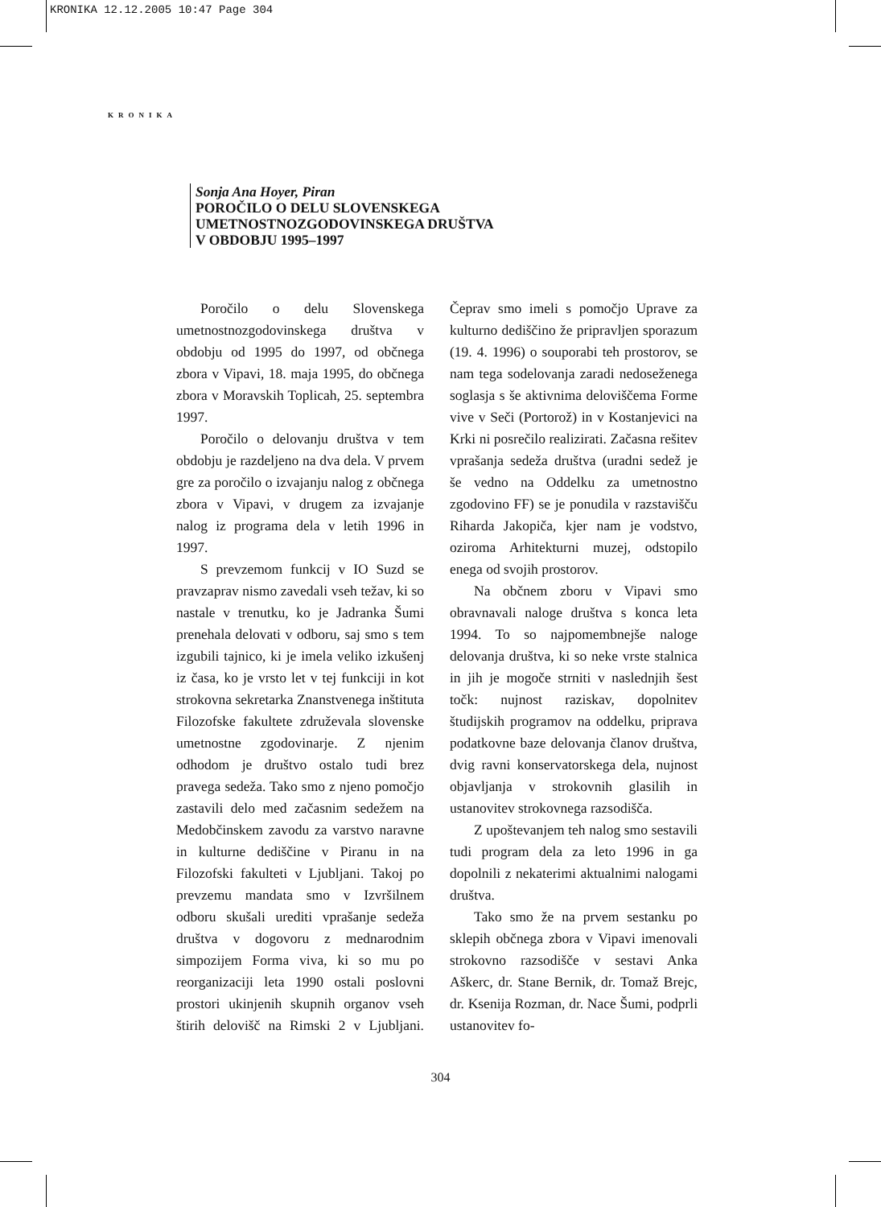KRONIKA 12.12.2005 10:47 Page 304
KRONIKA
Sonja Ana Hoyer, Piran
POROČILO O DELU SLOVENSKEGA
UMETNOSTNOZGODOVINSKEGA DRUŠTVA
V OBDOBJU 1995–1997
Poročilo o delu Slovenskega umetnostnozgodovinskega društva v obdobju od 1995 do 1997, od občnega zbora v Vipavi, 18. maja 1995, do občnega zbora v Moravskih Toplicah, 25. septembra 1997.
Poročilo o delovanju društva v tem obdobju je razdeljeno na dva dela. V prvem gre za poročilo o izvajanju nalog z občnega zbora v Vipavi, v drugem za izvajanje nalog iz programa dela v letih 1996 in 1997.
S prevzemom funkcij v IO Suzd se pravzaprav nismo zavedali vseh težav, ki so nastale v trenutku, ko je Jadranka Šumi prenehala delovati v odboru, saj smo s tem izgubili tajnico, ki je imela veliko izkušenj iz časa, ko je vrsto let v tej funkciji in kot strokovna sekretarka Znanstvenega inštituta Filozofske fakultete združevala slovenske umetnostne zgodovinarje. Z njenim odhodom je društvo ostalo tudi brez pravega sedeža. Tako smo z njeno pomočjo zastavili delo med začasnim sedežem na Medobčinskem zavodu za varstvo naravne in kulturne dediščine v Piranu in na Filozofski fakulteti v Ljubljani. Takoj po prevzemu mandata smo v Izvršilnem odboru skušali urediti vprašanje sedeža društva v dogovoru z mednarodnim simpozijem Forma viva, ki so mu po reorganizaciji leta 1990 ostali poslovni prostori ukinjenih skupnih organov vseh štirih delovišč na Rimski 2 v Ljubljani. Čeprav smo imeli s pomočjo Uprave za kulturno dediščino že pripravljen sporazum (19. 4. 1996) o souporabi teh prostorov, se nam tega sodelovanja zaradi nedoseženega soglasja s še aktivnima deloviščema Forme vive v Seči (Portorož) in v Kostanjevici na Krki ni posrečilo realizirati. Začasna rešitev vprašanja sedeža društva (uradni sedež je še vedno na Oddelku za umetnostno zgodovino FF) se je ponudila v razstavišču Riharda Jakopiča, kjer nam je vodstvo, oziroma Arhitekturni muzej, odstopilo enega od svojih prostorov.
Na občnem zboru v Vipavi smo obravnavali naloge društva s konca leta 1994. To so najpomembnejše naloge delovanja društva, ki so neke vrste stalnica in jih je mogoče strniti v naslednjih šest točk: nujnost raziskav, dopolnitev študijskih programov na oddelku, priprava podatkovne baze delovanja članov društva, dvig ravni konservatorskega dela, nujnost objavljanja v strokovnih glasilih in ustanovitev strokovnega razsodišča.
Z upoštevanjem teh nalog smo sestavili tudi program dela za leto 1996 in ga dopolnili z nekaterimi aktualnimi nalogami društva.
Tako smo že na prvem sestanku po sklepih občnega zbora v Vipavi imenovali strokovno razsodišče v sestavi Anka Aškerc, dr. Stane Bernik, dr. Tomaž Brejc, dr. Ksenija Rozman, dr. Nace Šumi, podprli ustanovitev fo-
304